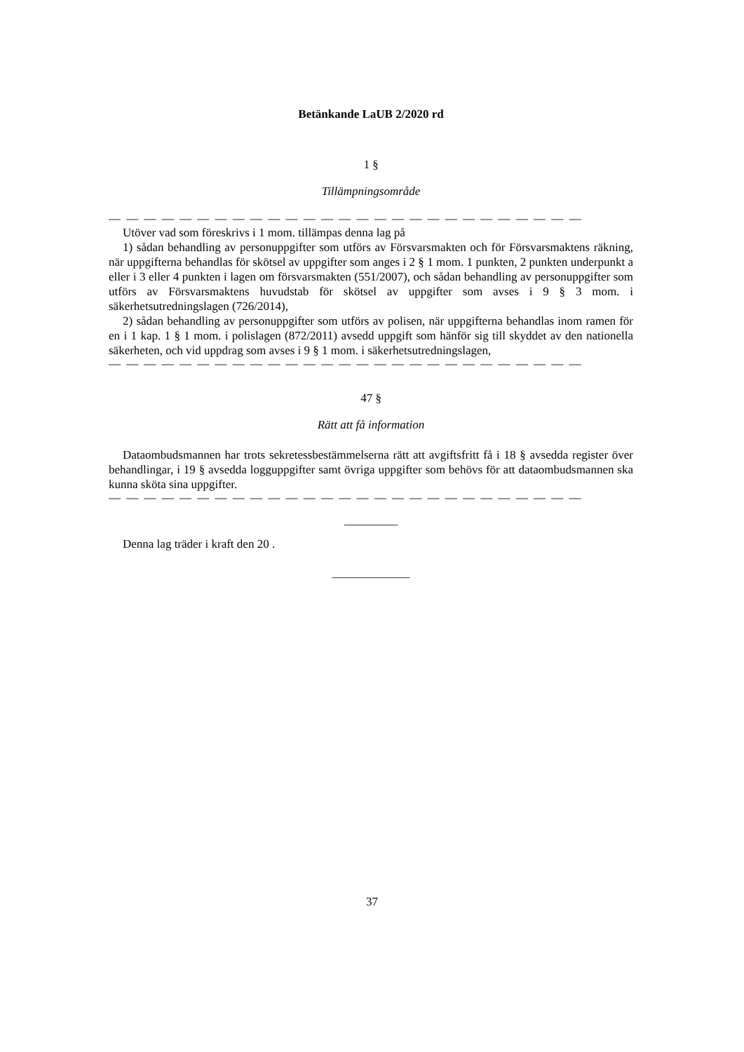Betänkande LaUB 2/2020 rd
1 §
Tillämpningsområde
— — — — — — — — — — — — — — — — — — — — — — — — — — —
Utöver vad som föreskrivs i 1 mom. tillämpas denna lag på
1) sådan behandling av personuppgifter som utförs av Försvarsmakten och för Försvarsmaktens räkning, när uppgifterna behandlas för skötsel av uppgifter som anges i 2 § 1 mom. 1 punkten, 2 punkten underpunkt a eller i 3 eller 4 punkten i lagen om försvarsmakten (551/2007), och sådan behandling av personuppgifter som utförs av Försvarsmaktens huvudstab för skötsel av uppgifter som avses i 9 § 3 mom. i säkerhetsutredningslagen (726/2014),
2) sådan behandling av personuppgifter som utförs av polisen, när uppgifterna behandlas inom ramen för en i 1 kap. 1 § 1 mom. i polislagen (872/2011) avsedd uppgift som hänför sig till skyddet av den nationella säkerheten, och vid uppdrag som avses i 9 § 1 mom. i säkerhetsutredningslagen,
— — — — — — — — — — — — — — — — — — — — — — — — — — —
47 §
Rätt att få information
Dataombudsmannen har trots sekretessbestämmelserna rätt att avgiftsfritt få i 18 § avsedda register över behandlingar, i 19 § avsedda logguppgifter samt övriga uppgifter som behövs för att dataombudsmannen ska kunna sköta sina uppgifter.
— — — — — — — — — — — — — — — — — — — — — — — — — — —
_________
Denna lag träder i kraft den 20 .
_____________
37